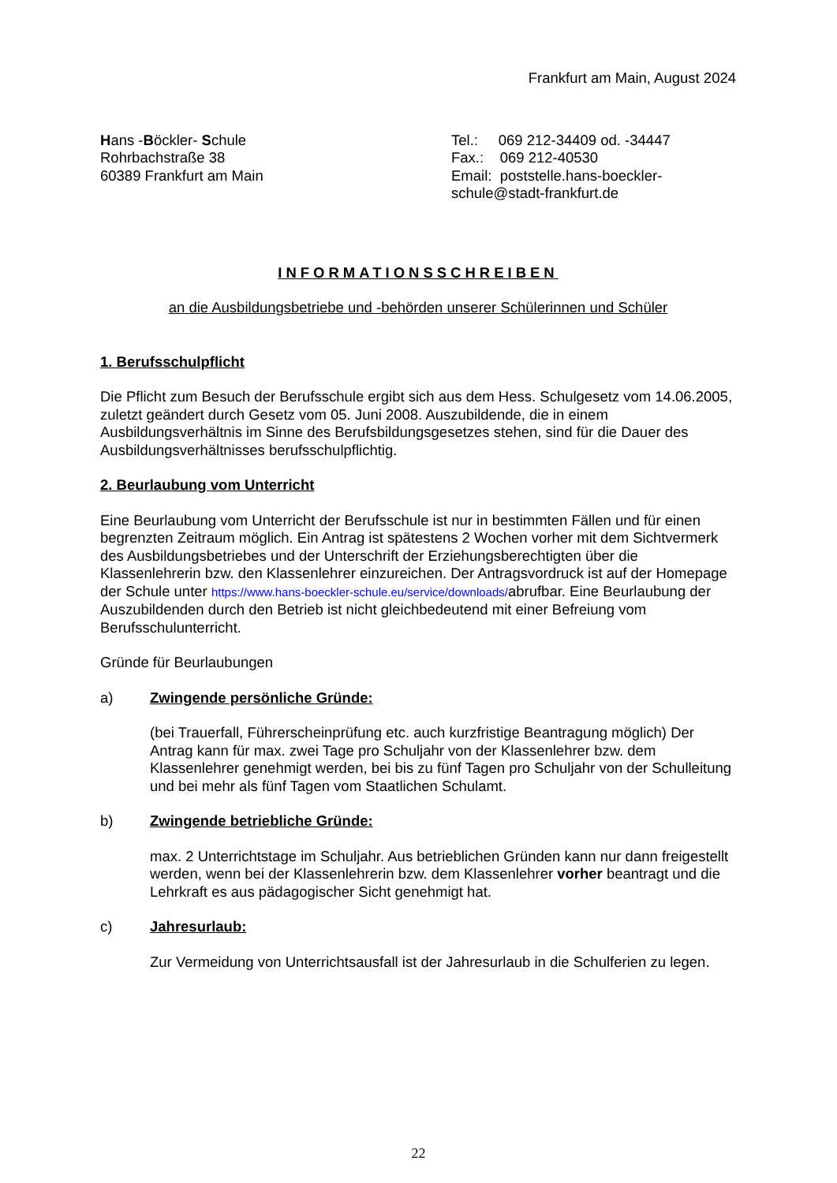Frankfurt am Main, August 2024
Hans -Böckler- Schule
Rohrbachstraße 38
60389 Frankfurt am Main
Tel.: 069 212-34409 od. -34447
Fax.: 069 212-40530
Email: poststelle.hans-boeckler-schule@stadt-frankfurt.de
INFORMATIONSSCHREIBEN
an die Ausbildungsbetriebe und -behörden unserer Schülerinnen und Schüler
1. Berufsschulpflicht
Die Pflicht zum Besuch der Berufsschule ergibt sich aus dem Hess. Schulgesetz vom 14.06.2005, zuletzt geändert durch Gesetz vom 05. Juni 2008. Auszubildende, die in einem Ausbildungsverhältnis im Sinne des Berufsbildungsgesetzes stehen, sind für die Dauer des Ausbildungsverhältnisses berufsschulpflichtig.
2. Beurlaubung vom Unterricht
Eine Beurlaubung vom Unterricht der Berufsschule ist nur in bestimmten Fällen und für einen begrenzten Zeitraum möglich. Ein Antrag ist spätestens 2 Wochen vorher mit dem Sichtvermerk des Ausbildungsbetriebes und der Unterschrift der Erziehungsberechtigten über die Klassenlehrerin bzw. den Klassenlehrer einzureichen. Der Antragsvordruck ist auf der Homepage der Schule unter https://www.hans-boeckler-schule.eu/service/downloads/abrufbar. Eine Beurlaubung der Auszubildenden durch den Betrieb ist nicht gleichbedeutend mit einer Befreiung vom Berufsschulunterricht.
Gründe für Beurlaubungen
a) Zwingende persönliche Gründe:
(bei Trauerfall, Führerscheinprüfung etc. auch kurzfristige Beantragung möglich) Der Antrag kann für max. zwei Tage pro Schuljahr von der Klassenlehrer bzw. dem Klassenlehrer genehmigt werden, bei bis zu fünf Tagen pro Schuljahr von der Schulleitung und bei mehr als fünf Tagen vom Staatlichen Schulamt.
b) Zwingende betriebliche Gründe:
max. 2 Unterrichtstage im Schuljahr. Aus betrieblichen Gründen kann nur dann freigestellt werden, wenn bei der Klassenlehrerin bzw. dem Klassenlehrer vorher beantragt und die Lehrkraft es aus pädagogischer Sicht genehmigt hat.
c) Jahresurlaub:
Zur Vermeidung von Unterrichtsausfall ist der Jahresurlaub in die Schulferien zu legen.
22